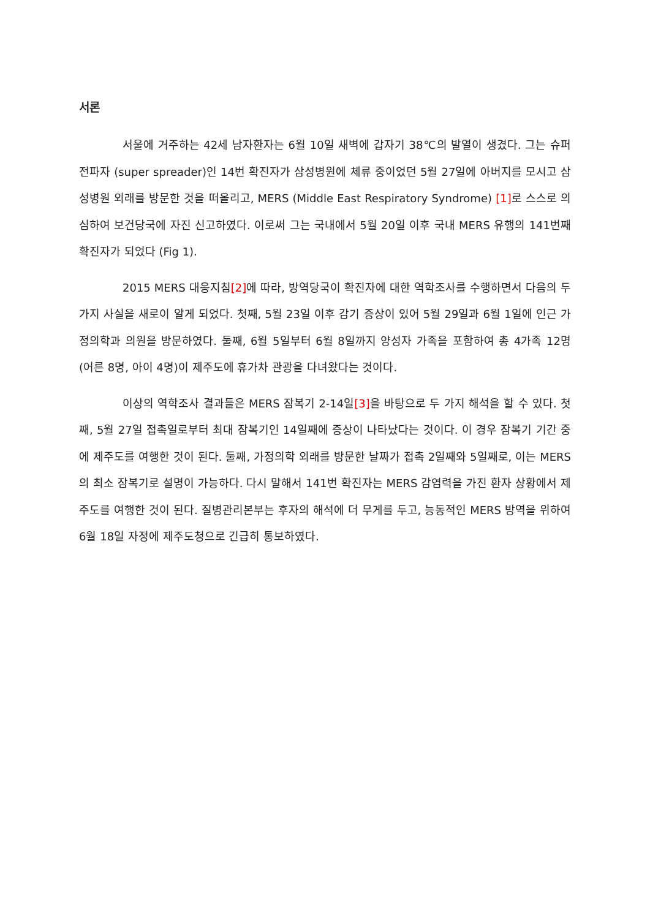서론
서울에 거주하는 42세 남자환자는 6월 10일 새벽에 갑자기 38℃의 발열이 생겼다. 그는 슈퍼전파자 (super spreader)인 14번 확진자가 삼성병원에 체류 중이었던 5월 27일에 아버지를 모시고 삼성병원 외래를 방문한 것을 떠올리고, MERS (Middle East Respiratory Syndrome) [1] 로 스스로 의심하여 보건당국에 자진 신고하였다. 이로써 그는 국내에서 5월 20일 이후 국내 MERS 유행의 141번째 확진자가 되었다 (Fig 1).
2015 MERS 대응지침[2] 에 따라, 방역당국이 확진자에 대한 역학조사를 수행하면서 다음의 두 가지 사실을 새로이 알게 되었다. 첫째, 5월 23일 이후 감기 증상이 있어 5월 29일과 6월 1일에 인근 가정의학과 의원을 방문하였다. 둘째, 6월 5일부터 6월 8일까지 양성자 가족을 포함하여 총 4가족 12명 (어른 8명, 아이 4명)이 제주도에 휴가차 관광을 다녀왔다는 것이다.
이상의 역학조사 결과들은 MERS 잠복기 2-14일[3] 을 바탕으로 두 가지 해석을 할 수 있다. 첫째, 5월 27일 접촉일로부터 최대 잠복기인 14일째에 증상이 나타났다는 것이다. 이 경우 잠복기 기간 중에 제주도를 여행한 것이 된다. 둘째, 가정의학 외래를 방문한 날짜가 접촉 2일째와 5일째로, 이는 MERS의 최소 잠복기로 설명이 가능하다. 다시 말해서 141번 확진자는 MERS 감염력을 가진 환자 상황에서 제주도를 여행한 것이 된다. 질병관리본부는 후자의 해석에 더 무게를 두고, 능동적인 MERS 방역을 위하여 6월 18일 자정에 제주도청으로 긴급히 통보하였다.